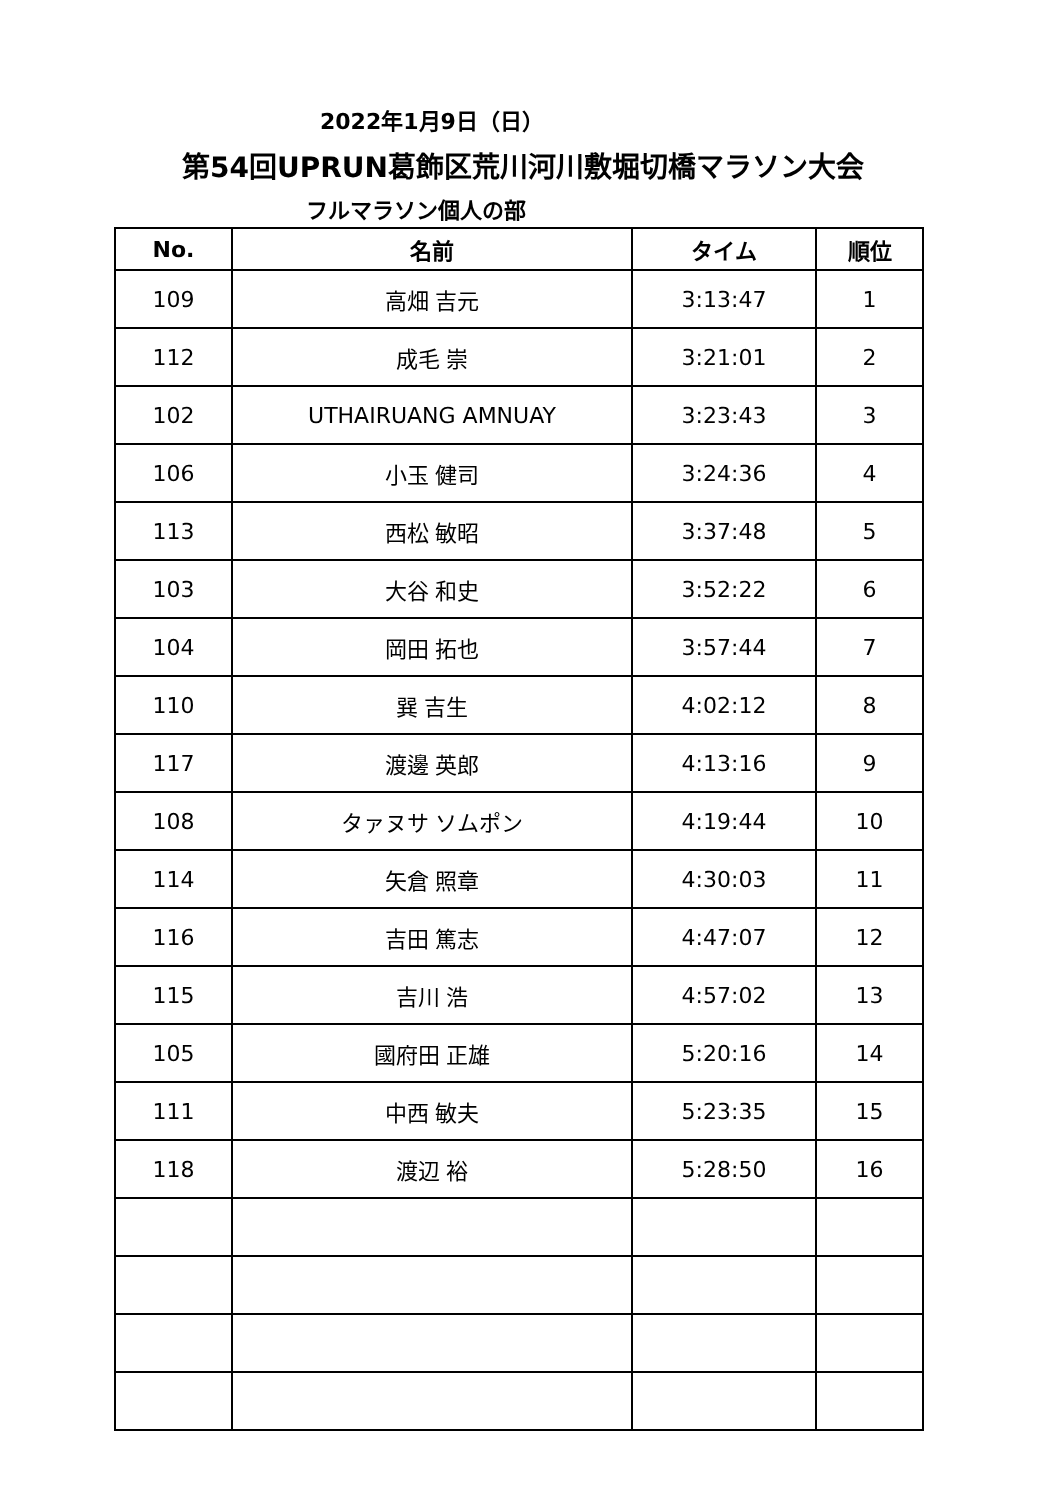2022年1月9日（日）
第54回UPRUN葛飾区荒川河川敷堀切橋マラソン大会
フルマラソン個人の部
| No. | 名前 | タイム | 順位 |
| --- | --- | --- | --- |
| 109 | 高畑 吉元 | 3:13:47 | 1 |
| 112 | 成毛 崇 | 3:21:01 | 2 |
| 102 | UTHAIRUANG AMNUAY | 3:23:43 | 3 |
| 106 | 小玉 健司 | 3:24:36 | 4 |
| 113 | 西松 敏昭 | 3:37:48 | 5 |
| 103 | 大谷 和史 | 3:52:22 | 6 |
| 104 | 岡田 拓也 | 3:57:44 | 7 |
| 110 | 巽 吉生 | 4:02:12 | 8 |
| 117 | 渡邊 英郎 | 4:13:16 | 9 |
| 108 | タァヌサ ソムポン | 4:19:44 | 10 |
| 114 | 矢倉 照章 | 4:30:03 | 11 |
| 116 | 吉田 篤志 | 4:47:07 | 12 |
| 115 | 吉川 浩 | 4:57:02 | 13 |
| 105 | 國府田 正雄 | 5:20:16 | 14 |
| 111 | 中西 敏夫 | 5:23:35 | 15 |
| 118 | 渡辺 裕 | 5:28:50 | 16 |